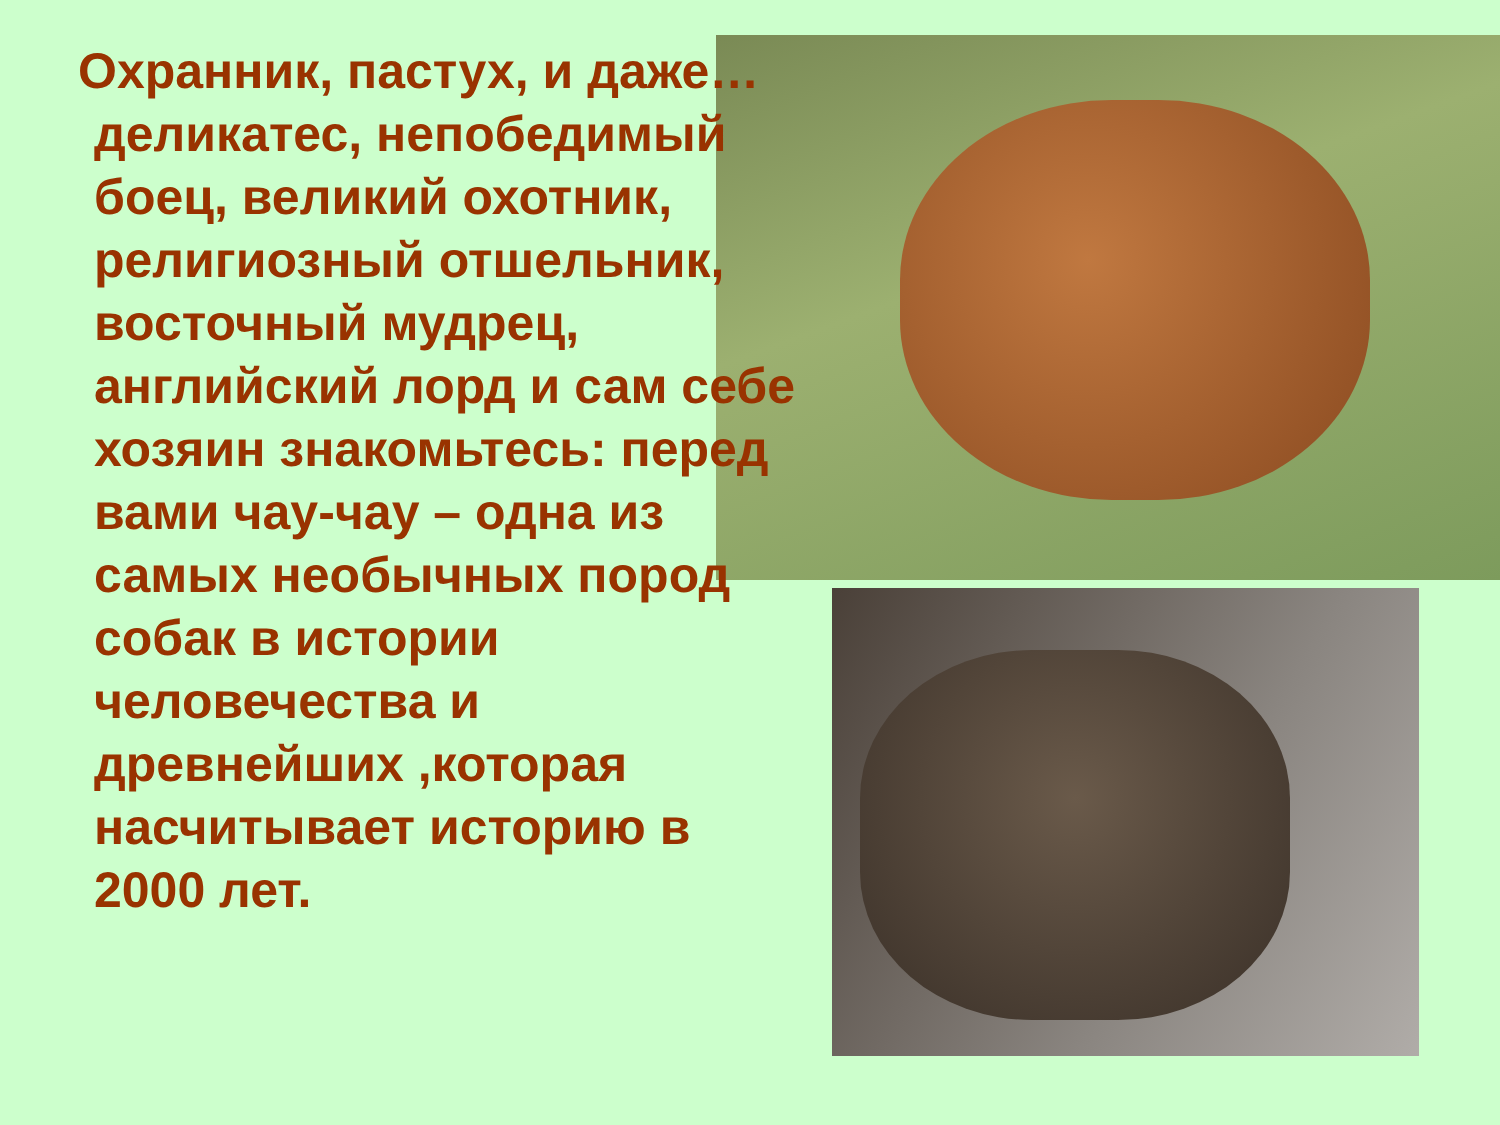Охранник, пастух, и даже…деликатес, непобедимый боец, великий охотник, религиозный отшельник, восточный мудрец, английский лорд и сам себе хозяин знакомьтесь: перед вами чау-чау – одна из самых необычных пород собак в истории человечества и древнейших ,которая насчитывает историю в 2000 лет.